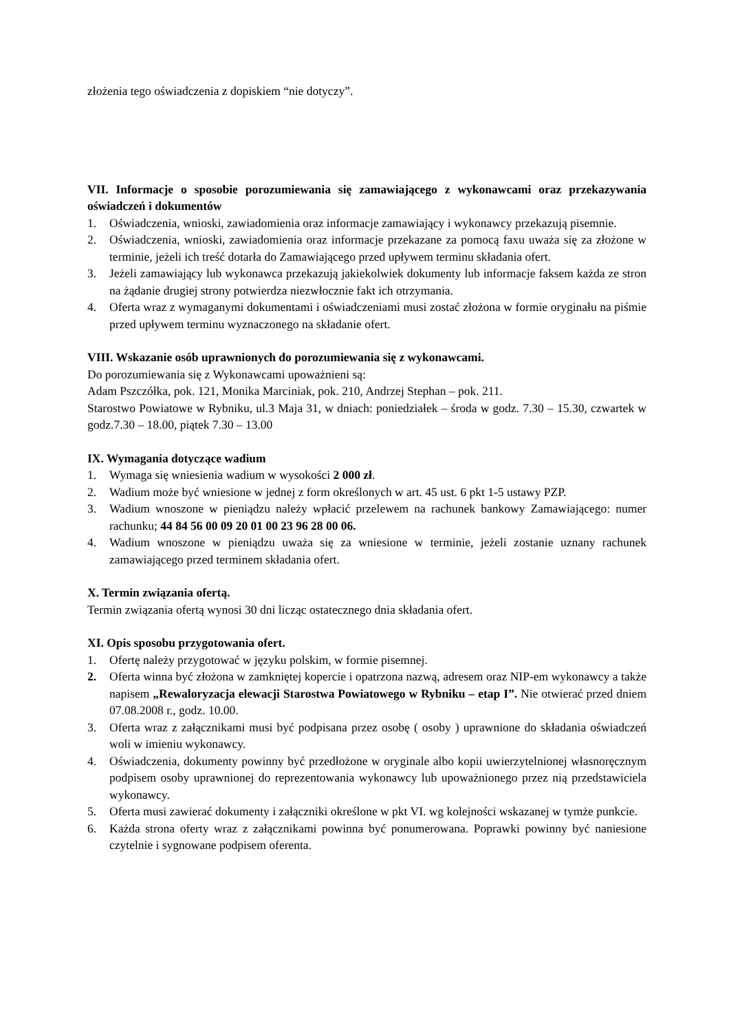złożenia tego oświadczenia z dopiskiem “nie dotyczy”.
VII. Informacje o sposobie porozumiewania się zamawiającego z wykonawcami oraz przekazywania oświadczeń i dokumentów
1. Oświadczenia, wnioski, zawiadomienia oraz informacje zamawiający i wykonawcy przekazują pisemnie.
2. Oświadczenia, wnioski, zawiadomienia oraz informacje przekazane za pomocą faxu uważa się za złożone w terminie, jeżeli ich treść dotarła do Zamawiającego przed upływem terminu składania ofert.
3. Jeżeli zamawiający lub wykonawca przekazują jakiekolwiek dokumenty lub informacje faksem każda ze stron na żądanie drugiej strony potwierdza niezwłocznie fakt ich otrzymania.
4. Oferta wraz z wymaganymi dokumentami i oświadczeniami musi zostać złożona w formie oryginału na piśmie przed upływem terminu wyznaczonego na składanie ofert.
VIII. Wskazanie osób uprawnionych do porozumiewania się z wykonawcami.
Do porozumiewania się z Wykonawcami upoważnieni są:
Adam Pszczółka, pok. 121, Monika Marciniak, pok. 210, Andrzej Stephan – pok. 211.
Starostwo Powiatowe w Rybniku, ul.3 Maja 31, w dniach: poniedziałek – środa w godz. 7.30 – 15.30, czwartek w godz.7.30 – 18.00, piątek 7.30 – 13.00
IX. Wymagania dotyczące wadium
1. Wymaga się wniesienia wadium w wysokości 2 000 zł.
2. Wadium może być wniesione w jednej z form określonych w art. 45 ust. 6 pkt 1-5 ustawy PZP.
3. Wadium wnoszone w pieniądzu należy wpłacić przelewem na rachunek bankowy Zamawiającego: numer rachunku; 44 84 56 00 09 20 01 00 23 96 28 00 06.
4. Wadium wnoszone w pieniądzu uważa się za wniesione w terminie, jeżeli zostanie uznany rachunek zamawiającego przed terminem składania ofert.
X. Termin związania ofertą.
Termin związania ofertą wynosi 30 dni licząc ostatecznego dnia składania ofert.
XI. Opis sposobu przygotowania ofert.
1. Ofertę należy przygotować w języku polskim, w formie pisemnej.
2. Oferta winna być złożona w zamkniętej kopercie i opatrzona nazwą, adresem oraz NIP-em wykonawcy a także napisem „Rewaloryzacja elewacji Starostwa Powiatowego w Rybniku – etap I”. Nie otwierać przed dniem 07.08.2008 r., godz. 10.00.
3. Oferta wraz z załącznikami musi być podpisana przez osobę ( osoby ) uprawnione do składania oświadczeń woli w imieniu wykonawcy.
4. Oświadczenia, dokumenty powinny być przedłożone w oryginale albo kopii uwierzytelnionej własnoręcznym podpisem osoby uprawnionej do reprezentowania wykonawcy lub upoważnionego przez nią przedstawiciela wykonawcy.
5. Oferta musi zawierać dokumenty i załączniki określone w pkt VI. wg kolejności wskazanej w tymże punkcie.
6. Każda strona oferty wraz z załącznikami powinna być ponumerowana. Poprawki powinny być naniesione czytelnie i sygnowane podpisem oferenta.